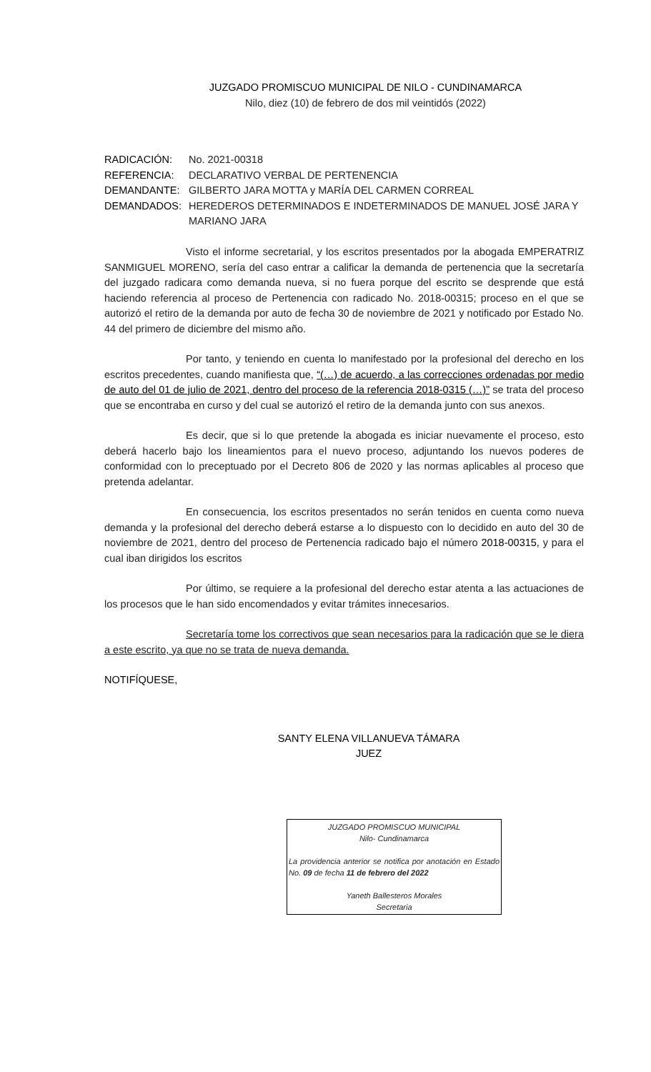JUZGADO PROMISCUO MUNICIPAL DE NILO - CUNDINAMARCA
Nilo, diez (10) de febrero de dos mil veintidós (2022)
RADICACIÓN: No. 2021-00318
REFERENCIA: DECLARATIVO VERBAL DE PERTENENCIA
DEMANDANTE: GILBERTO JARA MOTTA y MARÍA DEL CARMEN CORREAL
DEMANDADOS: HEREDEROS DETERMINADOS E INDETERMINADOS DE MANUEL JOSÉ JARA Y MARIANO JARA
Visto el informe secretarial, y los escritos presentados por la abogada EMPERATRIZ SANMIGUEL MORENO, sería del caso entrar a calificar la demanda de pertenencia que la secretaría del juzgado radicara como demanda nueva, si no fuera porque del escrito se desprende que está haciendo referencia al proceso de Pertenencia con radicado No. 2018-00315; proceso en el que se autorizó el retiro de la demanda por auto de fecha 30 de noviembre de 2021 y notificado por Estado No. 44 del primero de diciembre del mismo año.
Por tanto, y teniendo en cuenta lo manifestado por la profesional del derecho en los escritos precedentes, cuando manifiesta que, “(…) de acuerdo, a las correcciones ordenadas por medio de auto del 01 de julio de 2021, dentro del proceso de la referencia 2018-0315 (…)” se trata del proceso que se encontraba en curso y del cual se autorizó el retiro de la demanda junto con sus anexos.
Es decir, que si lo que pretende la abogada es iniciar nuevamente el proceso, esto deberá hacerlo bajo los lineamientos para el nuevo proceso, adjuntando los nuevos poderes de conformidad con lo preceptuado por el Decreto 806 de 2020 y las normas aplicables al proceso que pretenda adelantar.
En consecuencia, los escritos presentados no serán tenidos en cuenta como nueva demanda y la profesional del derecho deberá estarse a lo dispuesto con lo decidido en auto del 30 de noviembre de 2021, dentro del proceso de Pertenencia radicado bajo el número 2018-00315, y para el cual iban dirigidos los escritos
Por último, se requiere a la profesional del derecho estar atenta a las actuaciones de los procesos que le han sido encomendados y evitar trámites innecesarios.
Secretaría tome los correctivos que sean necesarios para la radicación que se le diera a este escrito, ya que no se trata de nueva demanda.
NOTIFÍQUESE,
SANTY ELENA VILLANUEVA TÁMARA
JUEZ
JUZGADO PROMISCUO MUNICIPAL
Nilo- Cundinamarca
La providencia anterior se notifica por anotación en Estado No. 09 de fecha 11 de febrero del 2022
Yaneth Ballesteros Morales
Secretaria